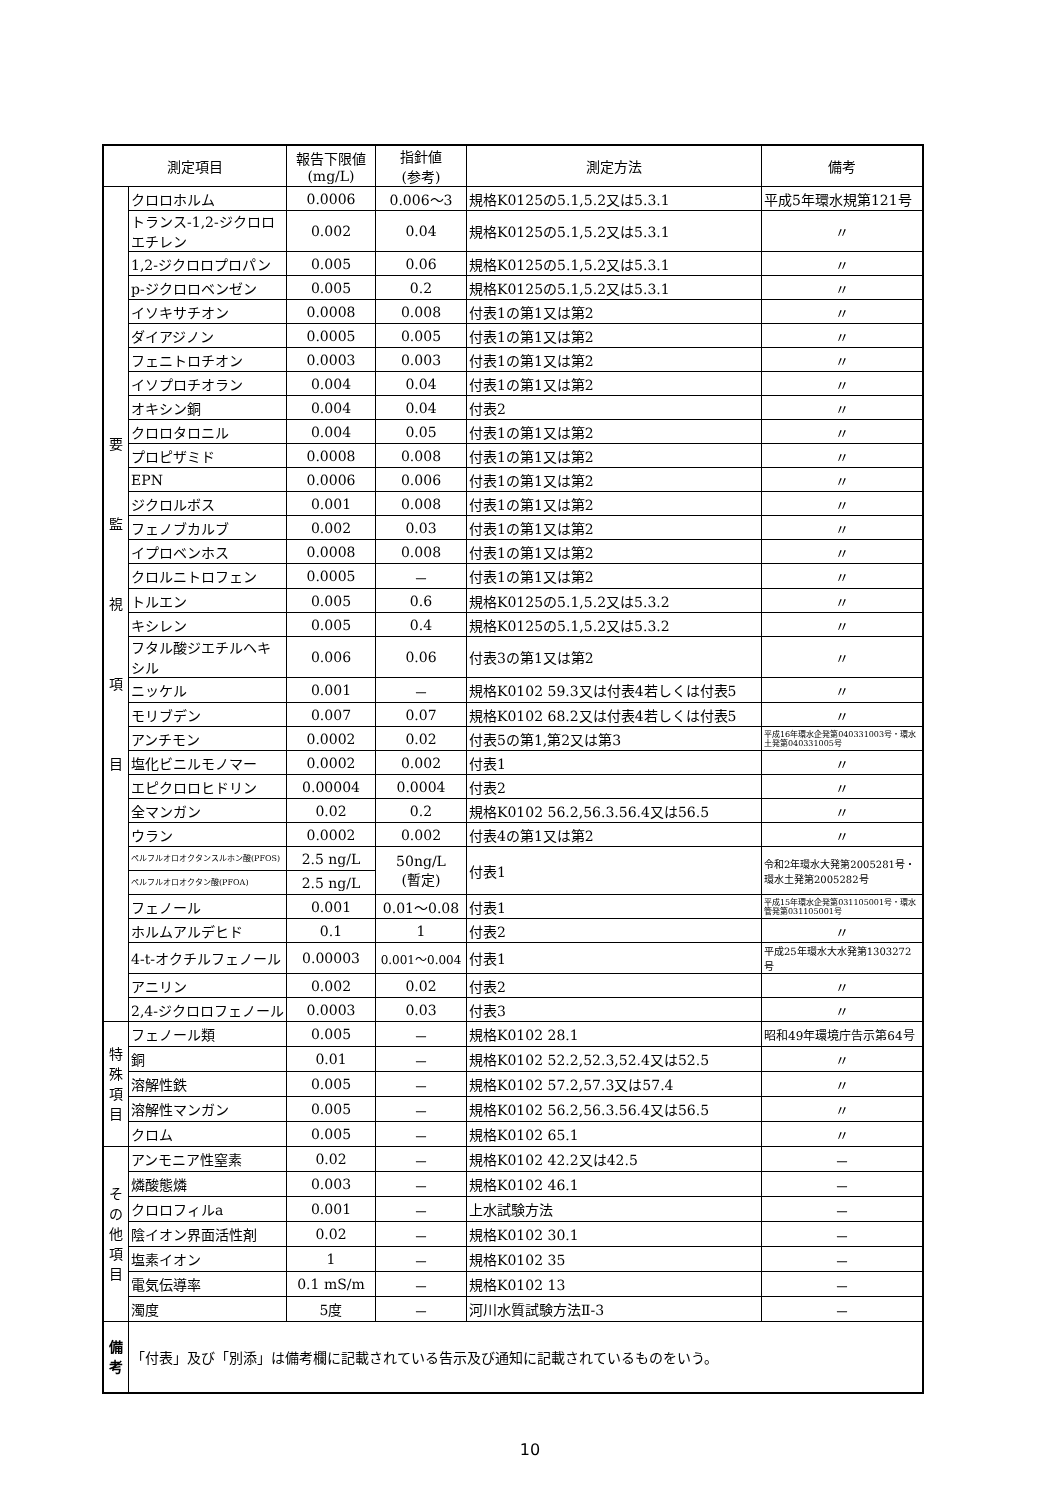| 測定項目 | | 報告下限値 (mg/L) | 指針値 (参考) | 測定方法 | 備考 |
| --- | --- | --- | --- | --- | --- |
| 要 監 視 項 目 | クロロホルム | 0.0006 | 0.006～3 | 規格K0125の5.1,5.2又は5.3.1 | 平成5年環水規第121号 |
| | トランス-1,2-ジクロロエチレン | 0.002 | 0.04 | 規格K0125の5.1,5.2又は5.3.1 | 〃 |
| | 1,2-ジクロロプロパン | 0.005 | 0.06 | 規格K0125の5.1,5.2又は5.3.1 | 〃 |
| | p-ジクロロベンゼン | 0.005 | 0.2 | 規格K0125の5.1,5.2又は5.3.1 | 〃 |
| | イソキサチオン | 0.0008 | 0.008 | 付表1の第1又は第2 | 〃 |
| | ダイアジノン | 0.0005 | 0.005 | 付表1の第1又は第2 | 〃 |
| | フェニトロチオン | 0.0003 | 0.003 | 付表1の第1又は第2 | 〃 |
| | イソプロチオラン | 0.004 | 0.04 | 付表1の第1又は第2 | 〃 |
| | オキシン銅 | 0.004 | 0.04 | 付表2 | 〃 |
| | クロロタロニル | 0.004 | 0.05 | 付表1の第1又は第2 | 〃 |
| | プロピザミド | 0.0008 | 0.008 | 付表1の第1又は第2 | 〃 |
| | EPN | 0.0006 | 0.006 | 付表1の第1又は第2 | 〃 |
| | ジクロルボス | 0.001 | 0.008 | 付表1の第1又は第2 | 〃 |
| | フェノブカルブ | 0.002 | 0.03 | 付表1の第1又は第2 | 〃 |
| | イプロベンホス | 0.0008 | 0.008 | 付表1の第1又は第2 | 〃 |
| | クロルニトロフェン | 0.0005 | － | 付表1の第1又は第2 | 〃 |
| | トルエン | 0.005 | 0.6 | 規格K0125の5.1,5.2又は5.3.2 | 〃 |
| | キシレン | 0.005 | 0.4 | 規格K0125の5.1,5.2又は5.3.2 | 〃 |
| | フタル酸ジエチルヘキシル | 0.006 | 0.06 | 付表3の第1又は第2 | 〃 |
| | ニッケル | 0.001 | － | 規格K0102 59.3又は付表4若しくは付表5 | 〃 |
| | モリブデン | 0.007 | 0.07 | 規格K0102 68.2又は付表4若しくは付表5 | 〃 |
| | アンチモン | 0.0002 | 0.02 | 付表5の第1,第2又は第3 | 平成16年環水企発第040331003号・環水土発第040331005号 |
| | 塩化ビニルモノマー | 0.0002 | 0.002 | 付表1 | 〃 |
| | エピクロロヒドリン | 0.00004 | 0.0004 | 付表2 | 〃 |
| | 全マンガン | 0.02 | 0.2 | 規格K0102 56.2,56.3.56.4又は56.5 | 〃 |
| | ウラン | 0.0002 | 0.002 | 付表4の第1又は第2 | 〃 |
| | ペルフルオロオクタンスルホン酸(PFOS) | 2.5 ng/L | 50ng/L (暫定) | 付表1 | 令和2年環水大発第2005281号・環水土発第2005282号 |
| | ペルフルオロオクタン酸(PFOA) | 2.5 ng/L | | | |
| | フェノール | 0.001 | 0.01～0.08 | 付表1 | 平成15年環水企発第031105001号・環水管発第031105001号 |
| | ホルムアルデヒド | 0.1 | 1 | 付表2 | 〃 |
| | 4-t-オクチルフェノール | 0.00003 | 0.001～0.004 | 付表1 | 平成25年環水大水発第1303272号 |
| | アニリン | 0.002 | 0.02 | 付表2 | 〃 |
| | 2,4-ジクロロフェノール | 0.0003 | 0.03 | 付表3 | 〃 |
| 特 殊 項 目 | フェノール類 | 0.005 | － | 規格K0102 28.1 | 昭和49年環境庁告示第64号 |
| | 銅 | 0.01 | － | 規格K0102 52.2,52.3,52.4又は52.5 | 〃 |
| | 溶解性鉄 | 0.005 | － | 規格K0102 57.2,57.3又は57.4 | 〃 |
| | 溶解性マンガン | 0.005 | － | 規格K0102 56.2,56.3.56.4又は56.5 | 〃 |
| | クロム | 0.005 | － | 規格K0102 65.1 | 〃 |
| そ の 他 項 目 | アンモニア性窒素 | 0.02 | － | 規格K0102 42.2又は42.5 | － |
| | 燐酸態燐 | 0.003 | － | 規格K0102 46.1 | － |
| | クロロフィルa | 0.001 | － | 上水試験方法 | － |
| | 陰イオン界面活性剤 | 0.02 | － | 規格K0102 30.1 | － |
| | 塩素イオン | 1 | － | 規格K0102 35 | － |
| | 電気伝導率 | 0.1 mS/m | － | 規格K0102 13 | － |
| | 濁度 | 5度 | － | 河川水質試験方法Ⅱ-3 | － |
| 備 考 | 「付表」及び「別添」は備考欄に記載されている告示及び通知に記載されているものをいう。 | | | | |
10